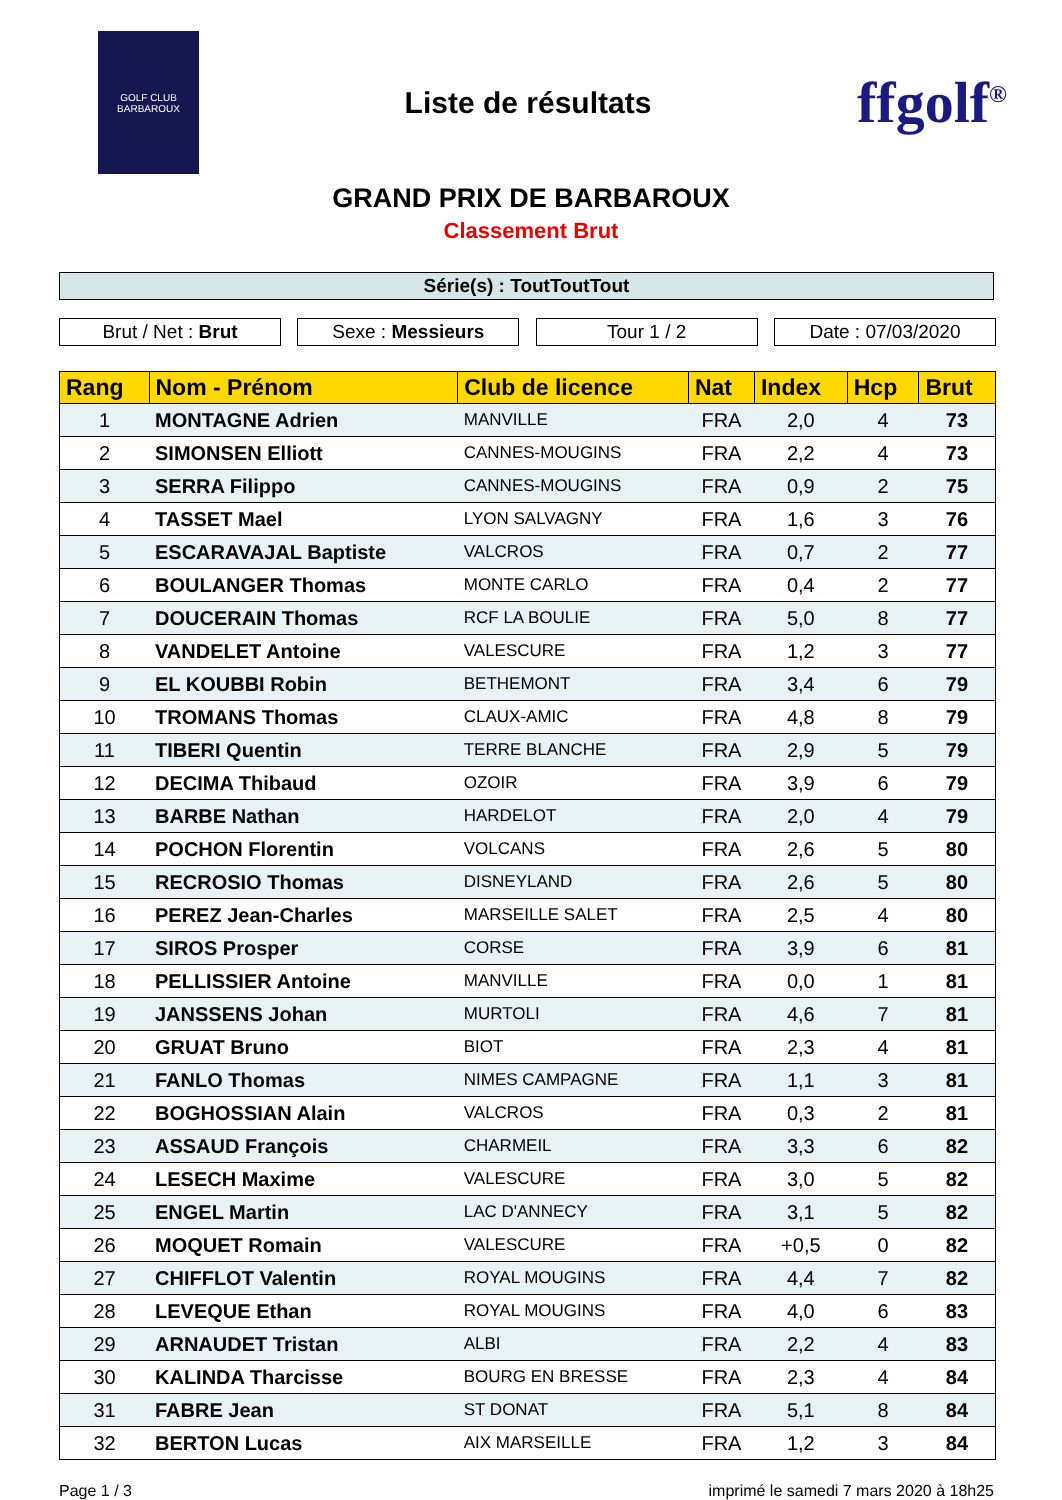GOLF CLUB
BARBAROUX
Liste de résultats
ffgolf<sup>®</sup>
GRAND PRIX DE BARBAROUX
Classement Brut
Série(s) : ToutToutTout
Brut / Net : Brut Sexe : Messieurs Tour 1 / 2 Date : 07/03/2020
| Rang | Nom - Prénom | Club de licence | Nat | Index | Hcp | Brut |
| --- | --- | --- | --- | --- | --- | --- |
| 1 | MONTAGNE Adrien | MANVILLE | FRA | 2,0 | 4 | 73 |
| 2 | SIMONSEN Elliott | CANNES-MOUGINS | FRA | 2,2 | 4 | 73 |
| 3 | SERRA Filippo | CANNES-MOUGINS | FRA | 0,9 | 2 | 75 |
| 4 | TASSET Mael | LYON SALVAGNY | FRA | 1,6 | 3 | 76 |
| 5 | ESCARAVAJAL Baptiste | VALCROS | FRA | 0,7 | 2 | 77 |
| 6 | BOULANGER Thomas | MONTE CARLO | FRA | 0,4 | 2 | 77 |
| 7 | DOUCERAIN Thomas | RCF LA BOULIE | FRA | 5,0 | 8 | 77 |
| 8 | VANDELET Antoine | VALESCURE | FRA | 1,2 | 3 | 77 |
| 9 | EL KOUBBI Robin | BETHEMONT | FRA | 3,4 | 6 | 79 |
| 10 | TROMANS Thomas | CLAUX-AMIC | FRA | 4,8 | 8 | 79 |
| 11 | TIBERI Quentin | TERRE BLANCHE | FRA | 2,9 | 5 | 79 |
| 12 | DECIMA Thibaud | OZOIR | FRA | 3,9 | 6 | 79 |
| 13 | BARBE Nathan | HARDELOT | FRA | 2,0 | 4 | 79 |
| 14 | POCHON Florentin | VOLCANS | FRA | 2,6 | 5 | 80 |
| 15 | RECROSIO Thomas | DISNEYLAND | FRA | 2,6 | 5 | 80 |
| 16 | PEREZ Jean-Charles | MARSEILLE SALET | FRA | 2,5 | 4 | 80 |
| 17 | SIROS Prosper | CORSE | FRA | 3,9 | 6 | 81 |
| 18 | PELLISSIER Antoine | MANVILLE | FRA | 0,0 | 1 | 81 |
| 19 | JANSSENS Johan | MURTOLI | FRA | 4,6 | 7 | 81 |
| 20 | GRUAT Bruno | BIOT | FRA | 2,3 | 4 | 81 |
| 21 | FANLO Thomas | NIMES CAMPAGNE | FRA | 1,1 | 3 | 81 |
| 22 | BOGHOSSIAN Alain | VALCROS | FRA | 0,3 | 2 | 81 |
| 23 | ASSAUD François | CHARMEIL | FRA | 3,3 | 6 | 82 |
| 24 | LESECH Maxime | VALESCURE | FRA | 3,0 | 5 | 82 |
| 25 | ENGEL Martin | LAC D'ANNECY | FRA | 3,1 | 5 | 82 |
| 26 | MOQUET Romain | VALESCURE | FRA | +0,5 | 0 | 82 |
| 27 | CHIFFLOT Valentin | ROYAL MOUGINS | FRA | 4,4 | 7 | 82 |
| 28 | LEVEQUE Ethan | ROYAL MOUGINS | FRA | 4,0 | 6 | 83 |
| 29 | ARNAUDET Tristan | ALBI | FRA | 2,2 | 4 | 83 |
| 30 | KALINDA Tharcisse | BOURG EN BRESSE | FRA | 2,3 | 4 | 84 |
| 31 | FABRE Jean | ST DONAT | FRA | 5,1 | 8 | 84 |
| 32 | BERTON Lucas | AIX MARSEILLE | FRA | 1,2 | 3 | 84 |
Page 1 / 3 imprimé le samedi 7 mars 2020 à 18h25